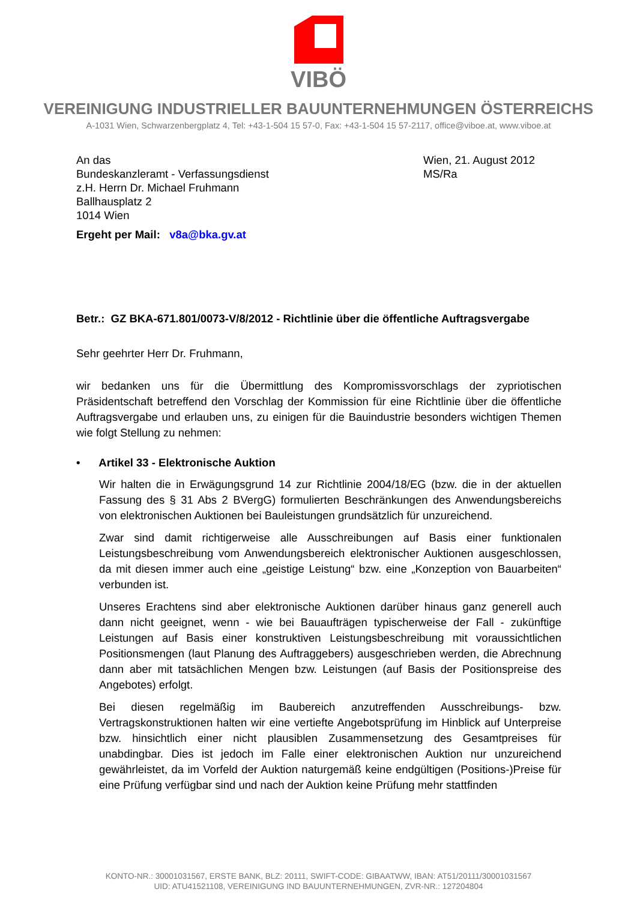VIBÖ
VEREINIGUNG INDUSTRIELLER BAUUNTERNEHMUNGEN ÖSTERREICHS
A-1031 Wien, Schwarzenbergplatz 4, Tel: +43-1-504 15 57-0, Fax: +43-1-504 15 57-2117, office@viboe.at, www.viboe.at
An das
Bundeskanzleramt - Verfassungsdienst
z.H. Herrn Dr. Michael Fruhmann
Ballhausplatz 2
1014 Wien
Wien, 21. August 2012
MS/Ra
Ergeht per Mail: v8a@bka.gv.at
Betr.: GZ BKA-671.801/0073-V/8/2012 - Richtlinie über die öffentliche Auftragsvergabe
Sehr geehrter Herr Dr. Fruhmann,
wir bedanken uns für die Übermittlung des Kompromissvorschlags der zypriotischen Präsidentschaft betreffend den Vorschlag der Kommission für eine Richtlinie über die öffentliche Auftragsvergabe und erlauben uns, zu einigen für die Bauindustrie besonders wichtigen Themen wie folgt Stellung zu nehmen:
• Artikel 33 - Elektronische Auktion
Wir halten die in Erwägungsgrund 14 zur Richtlinie 2004/18/EG (bzw. die in der aktuellen Fassung des § 31 Abs 2 BVergG) formulierten Beschränkungen des Anwendungsbereichs von elektronischen Auktionen bei Bauleistungen grundsätzlich für unzureichend.
Zwar sind damit richtigerweise alle Ausschreibungen auf Basis einer funktionalen Leistungsbeschreibung vom Anwendungsbereich elektronischer Auktionen ausgeschlossen, da mit diesen immer auch eine „geistige Leistung“ bzw. eine „Konzeption von Bauarbeiten“ verbunden ist.
Unseres Erachtens sind aber elektronische Auktionen darüber hinaus ganz generell auch dann nicht geeignet, wenn - wie bei Bauaufträgen typischerweise der Fall - zukünftige Leistungen auf Basis einer konstruktiven Leistungsbeschreibung mit voraussichtlichen Positionsmengen (laut Planung des Auftraggebers) ausgeschrieben werden, die Abrechnung dann aber mit tatsächlichen Mengen bzw. Leistungen (auf Basis der Positionspreise des Angebotes) erfolgt.
Bei diesen regelmäßig im Baubereich anzutreffenden Ausschreibungs- bzw. Vertragskonstruktionen halten wir eine vertiefte Angebotsprüfung im Hinblick auf Unterpreise bzw. hinsichtlich einer nicht plausiblen Zusammensetzung des Gesamtpreises für unabdingbar. Dies ist jedoch im Falle einer elektronischen Auktion nur unzureichend gewährleistet, da im Vorfeld der Auktion naturgemäß keine endgültigen (Positions-)Preise für eine Prüfung verfügbar sind und nach der Auktion keine Prüfung mehr stattfinden
KONTO-NR.: 30001031567, ERSTE BANK, BLZ: 20111, SWIFT-CODE: GIBAATWW, IBAN: AT51/20111/30001031567
UID: ATU41521108, VEREINIGUNG IND BAUUNTERNEHMUNGEN, ZVR-NR.: 127204804